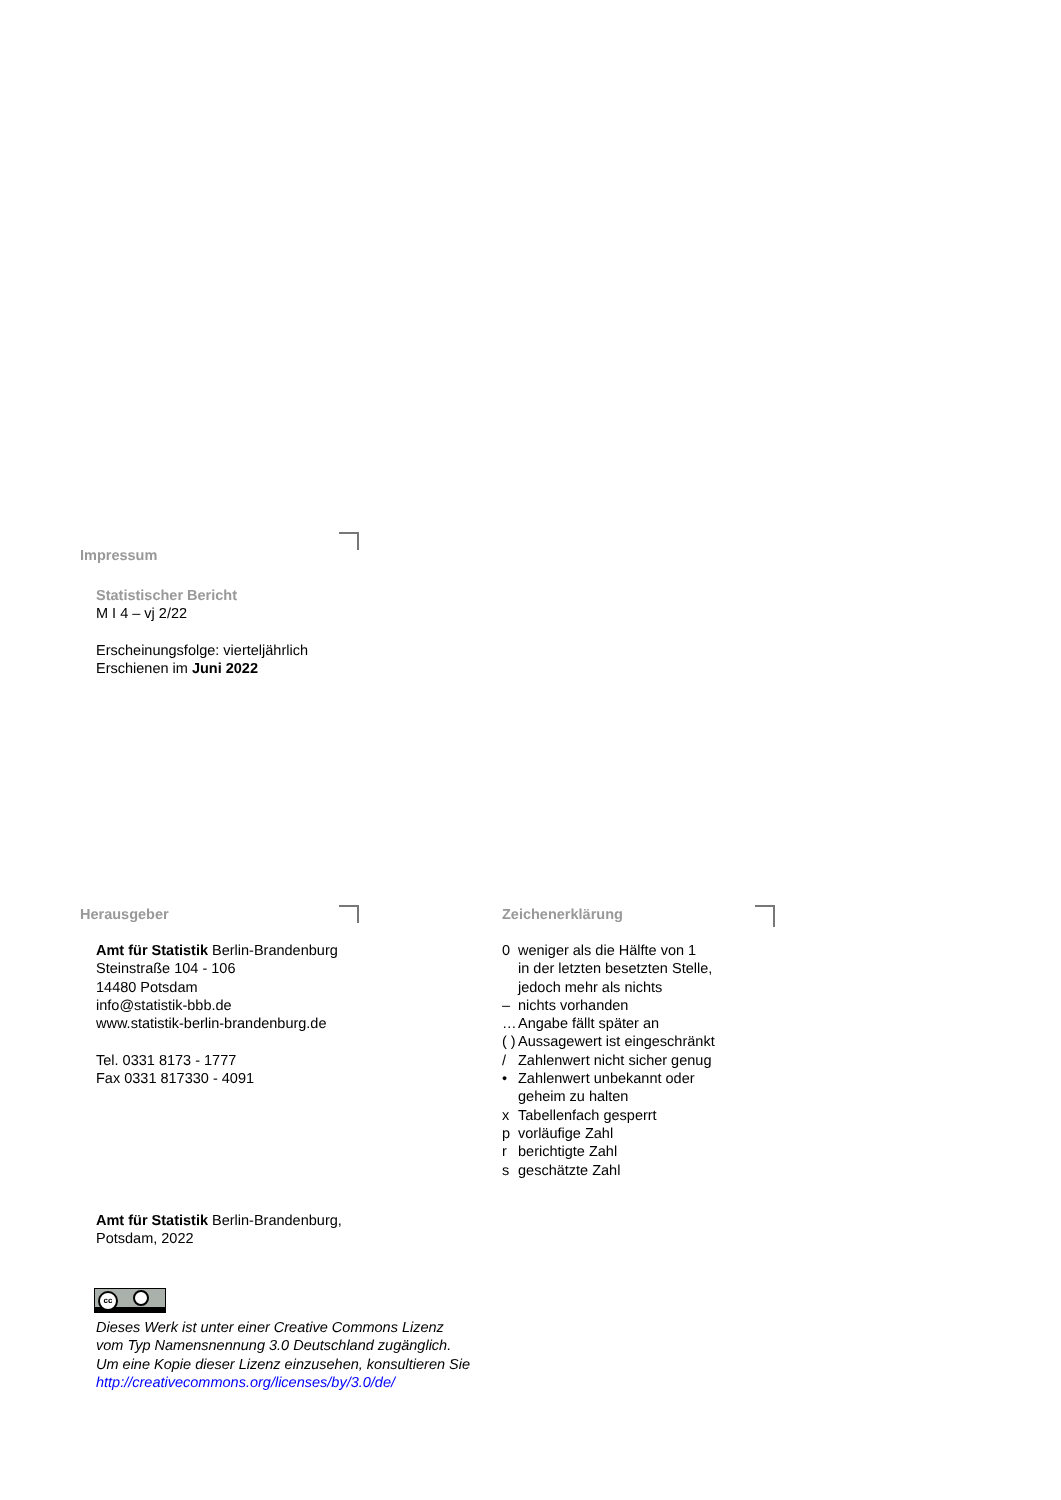Impressum
Statistischer Bericht
M I 4 – vj 2/22
Erscheinungsfolge: vierteljährlich
Erschienen im Juni 2022
Herausgeber
Amt für Statistik Berlin-Brandenburg
Steinstraße 104 - 106
14480 Potsdam
info@statistik-bbb.de
www.statistik-berlin-brandenburg.de
Tel. 0331 8173 - 1777
Fax 0331 817330 - 4091
Zeichenerklärung
| 0 | weniger als die Hälfte von 1 in der letzten besetzten Stelle, jedoch mehr als nichts |
| – | nichts vorhanden |
| … | Angabe fällt später an |
| ( ) | Aussagewert ist eingeschränkt |
| / | Zahlenwert nicht sicher genug |
| • | Zahlenwert unbekannt oder geheim zu halten |
| x | Tabellenfach gesperrt |
| p | vorläufige Zahl |
| r | berichtigte Zahl |
| s | geschätzte Zahl |
Amt für Statistik Berlin-Brandenburg,
Potsdam, 2022
cc
Dieses Werk ist unter einer Creative Commons Lizenz
vom Typ Namensnennung 3.0 Deutschland zugänglich.
Um eine Kopie dieser Lizenz einzusehen, konsultieren Sie
http://creativecommons.org/licenses/by/3.0/de/